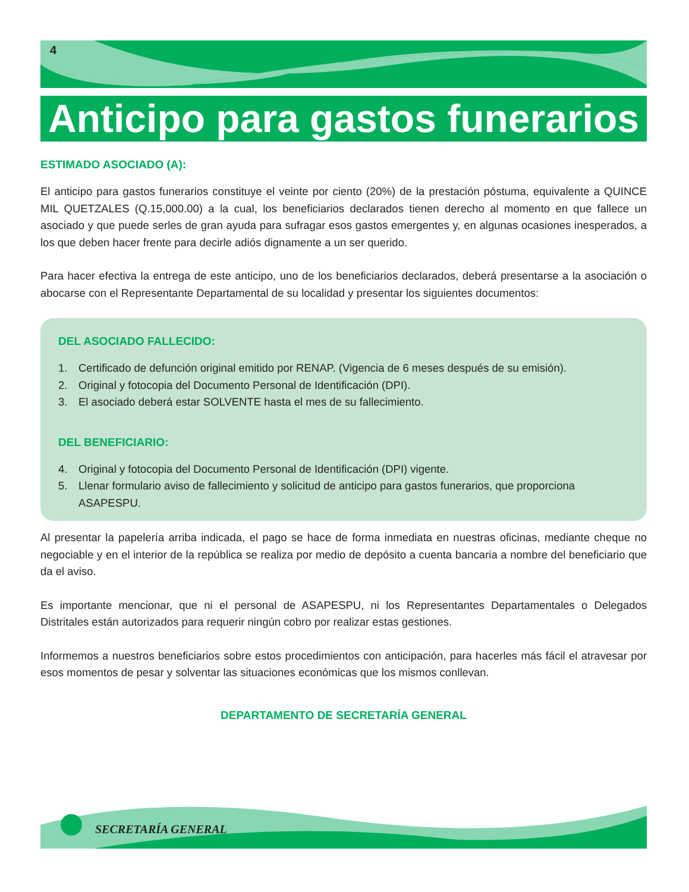4
Anticipo para gastos funerarios
ESTIMADO ASOCIADO (A):
El anticipo para gastos funerarios constituye el veinte por ciento (20%) de la prestación póstuma, equivalente a QUINCE MIL QUETZALES (Q.15,000.00) a la cual, los beneficiarios declarados tienen derecho al momento en que fallece un asociado y que puede serles de gran ayuda para sufragar esos gastos emergentes y, en algunas ocasiones inesperados, a los que deben hacer frente para decirle adiós dignamente a un ser querido.
Para hacer efectiva la entrega de este anticipo, uno de los beneficiarios declarados, deberá presentarse a la asociación o abocarse con el Representante Departamental de su localidad y presentar los siguientes documentos:
DEL ASOCIADO FALLECIDO:
1. Certificado de defunción original emitido por RENAP. (Vigencia de 6 meses después de su emisión).
2. Original y fotocopia del Documento Personal de Identificación (DPI).
3. El asociado deberá estar SOLVENTE hasta el mes de su fallecimiento.
DEL BENEFICIARIO:
4. Original y fotocopia del Documento Personal de Identificación (DPI) vigente.
5. Llenar formulario aviso de fallecimiento y solicitud de anticipo para gastos funerarios, que proporciona ASAPESPU.
Al presentar la papelería arriba indicada, el pago se hace de forma inmediata en nuestras oficinas, mediante cheque no negociable y en el interior de la república se realiza por medio de depósito a cuenta bancaria a nombre del beneficiario que da el aviso.
Es importante mencionar, que ni el personal de ASAPESPU, ni los Representantes Departamentales o Delegados Distritales están autorizados para requerir ningún cobro por realizar estas gestiones.
Informemos a nuestros beneficiarios sobre estos procedimientos con anticipación, para hacerles más fácil el atravesar por esos momentos de pesar y solventar las situaciones económicas que los mismos conllevan.
DEPARTAMENTO DE SECRETARÍA GENERAL
SECRETARÍA GENERAL